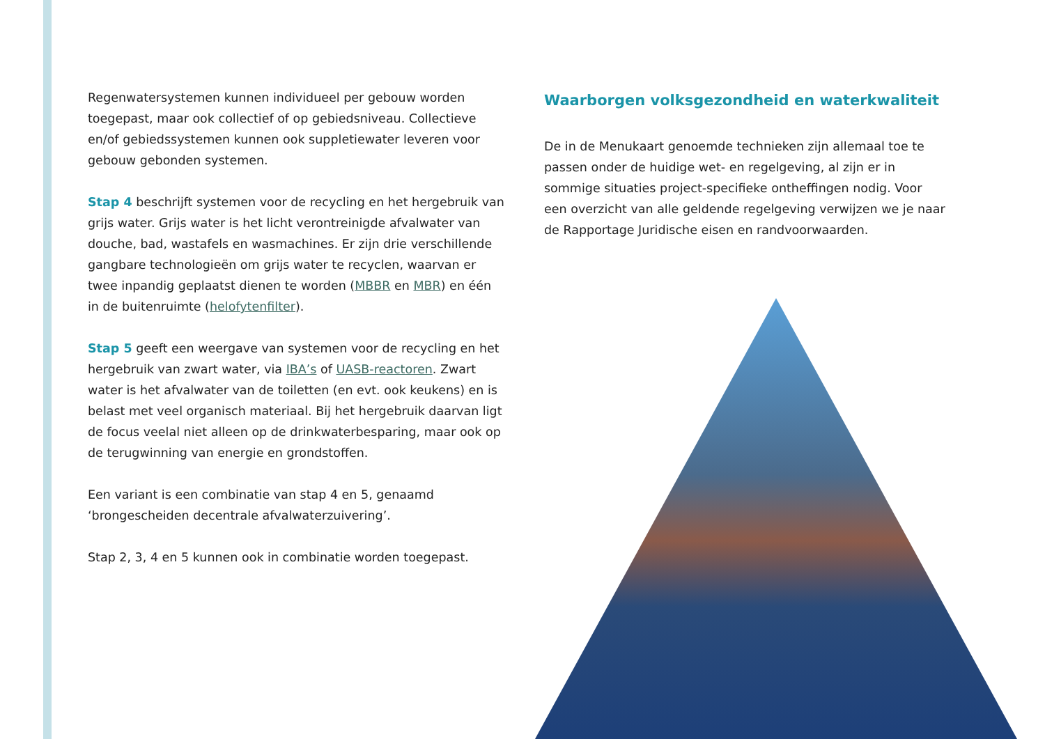Regenwatersystemen kunnen individueel per gebouw worden toegepast, maar ook collectief of op gebiedsniveau. Collectieve en/of gebiedssystemen kunnen ook suppletiewater leveren voor gebouw gebonden systemen.
Stap 4 beschrijft systemen voor de recycling en het hergebruik van grijs water. Grijs water is het licht verontreinigde afvalwater van douche, bad, wastafels en wasmachines. Er zijn drie verschillende gangbare technologieën om grijs water te recyclen, waarvan er twee inpandig geplaatst dienen te worden (MBBR en MBR) en één in de buitenruimte (helofytenfilter).
Stap 5 geeft een weergave van systemen voor de recycling en het hergebruik van zwart water, via IBA’s of UASB-reactoren. Zwart water is het afvalwater van de toiletten (en evt. ook keukens) en is belast met veel organisch materiaal. Bij het hergebruik daarvan ligt de focus veelal niet alleen op de drinkwaterbesparing, maar ook op de terugwinning van energie en grondstoffen.
Een variant is een combinatie van stap 4 en 5, genaamd ‘brongescheiden decentrale afvalwaterzuivering’.
Stap 2, 3, 4 en 5 kunnen ook in combinatie worden toegepast.
Waarborgen volksgezondheid en waterkwaliteit
De in de Menukaart genoemde technieken zijn allemaal toe te passen onder de huidige wet- en regelgeving, al zijn er in sommige situaties project-specifieke ontheffingen nodig. Voor een overzicht van alle geldende regelgeving verwijzen we je naar de Rapportage Juridische eisen en randvoorwaarden.